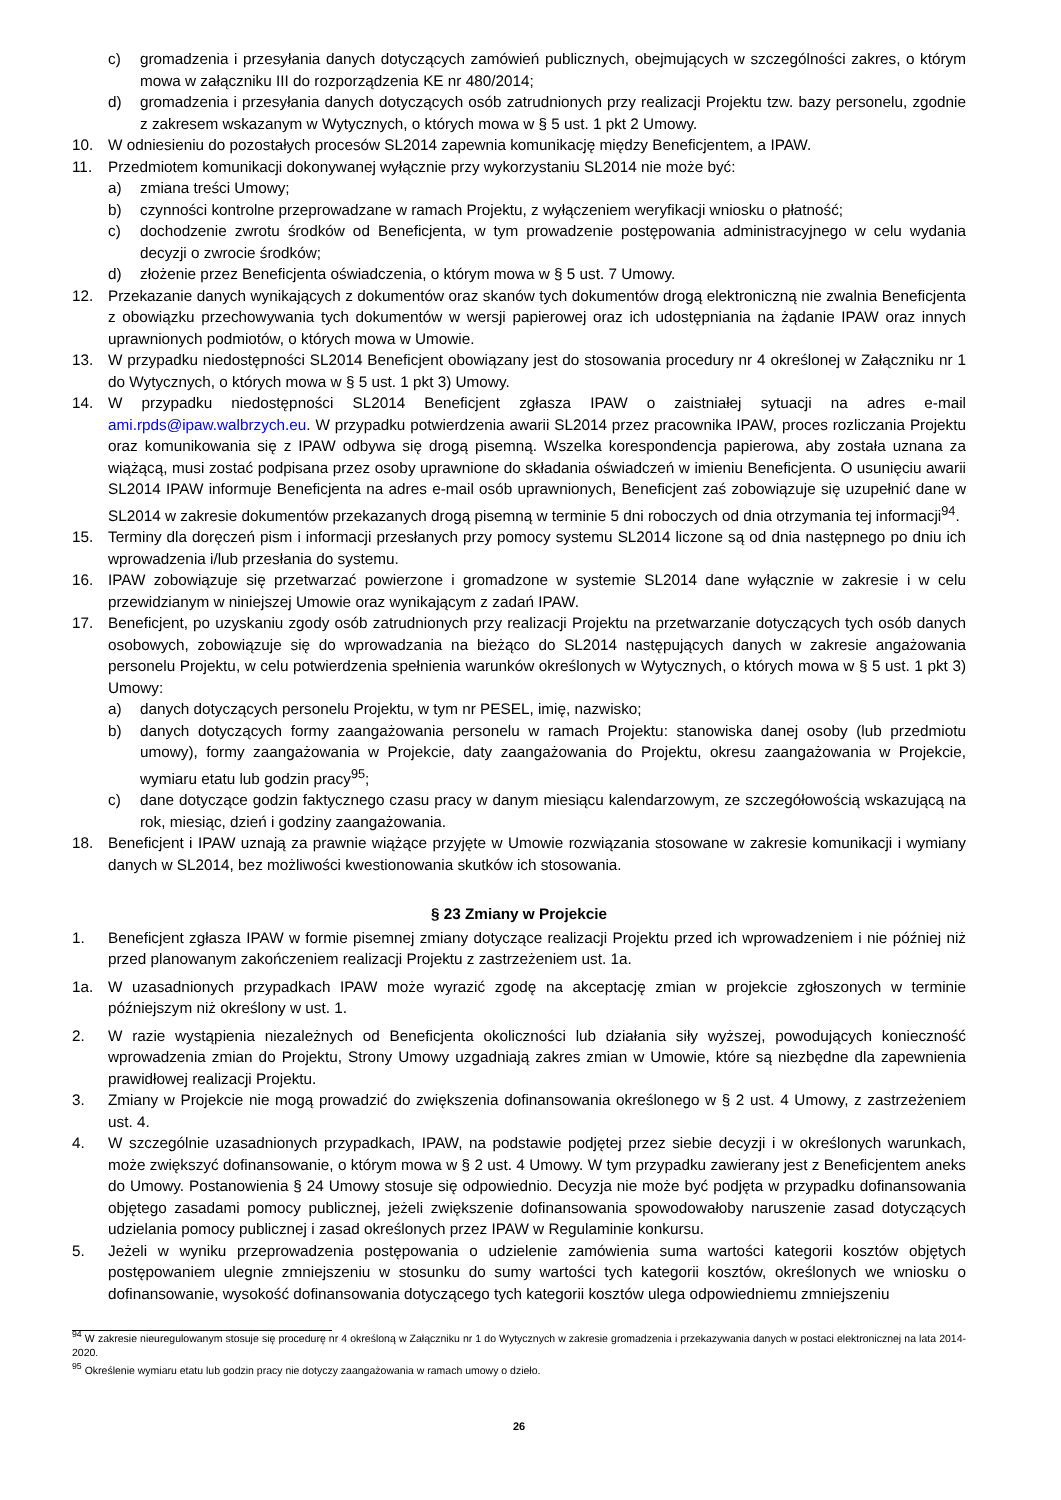c) gromadzenia i przesyłania danych dotyczących zamówień publicznych, obejmujących w szczególności zakres, o którym mowa w załączniku III do rozporządzenia KE nr 480/2014;
d) gromadzenia i przesyłania danych dotyczących osób zatrudnionych przy realizacji Projektu tzw. bazy personelu, zgodnie z zakresem wskazanym w Wytycznych, o których mowa w § 5 ust. 1 pkt 2 Umowy.
10. W odniesieniu do pozostałych procesów SL2014 zapewnia komunikację między Beneficjentem, a IPAW.
11. Przedmiotem komunikacji dokonywanej wyłącznie przy wykorzystaniu SL2014 nie może być:
a) zmiana treści Umowy;
b) czynności kontrolne przeprowadzane w ramach Projektu, z wyłączeniem weryfikacji wniosku o płatność;
c) dochodzenie zwrotu środków od Beneficjenta, w tym prowadzenie postępowania administracyjnego w celu wydania decyzji o zwrocie środków;
d) złożenie przez Beneficjenta oświadczenia, o którym mowa w § 5 ust. 7 Umowy.
12. Przekazanie danych wynikających z dokumentów oraz skanów tych dokumentów drogą elektroniczną nie zwalnia Beneficjenta z obowiązku przechowywania tych dokumentów w wersji papierowej oraz ich udostępniania na żądanie IPAW oraz innych uprawnionych podmiotów, o których mowa w Umowie.
13. W przypadku niedostępności SL2014 Beneficjent obowiązany jest do stosowania procedury nr 4 określonej w Załączniku nr 1 do Wytycznych, o których mowa w § 5 ust. 1 pkt 3) Umowy.
14. W przypadku niedostępności SL2014 Beneficjent zgłasza IPAW o zaistniałej sytuacji na adres e-mail ami.rpds@ipaw.walbrzych.eu. W przypadku potwierdzenia awarii SL2014 przez pracownika IPAW, proces rozliczania Projektu oraz komunikowania się z IPAW odbywa się drogą pisemną. Wszelka korespondencja papierowa, aby została uznana za wiążącą, musi zostać podpisana przez osoby uprawnione do składania oświadczeń w imieniu Beneficjenta. O usunięciu awarii SL2014 IPAW informuje Beneficjenta na adres e-mail osób uprawnionych, Beneficjent zaś zobowiązuje się uzupełnić dane w SL2014 w zakresie dokumentów przekazanych drogą pisemną w terminie 5 dni roboczych od dnia otrzymania tej informacji<sup>94</sup>.
15. Terminy dla doręczeń pism i informacji przesłanych przy pomocy systemu SL2014 liczone są od dnia następnego po dniu ich wprowadzenia i/lub przesłania do systemu.
16. IPAW zobowiązuje się przetwarzać powierzone i gromadzone w systemie SL2014 dane wyłącznie w zakresie i w celu przewidzianym w niniejszej Umowie oraz wynikającym z zadań IPAW.
17. Beneficjent, po uzyskaniu zgody osób zatrudnionych przy realizacji Projektu na przetwarzanie dotyczących tych osób danych osobowych, zobowiązuje się do wprowadzania na bieżąco do SL2014 następujących danych w zakresie angażowania personelu Projektu, w celu potwierdzenia spełnienia warunków określonych w Wytycznych, o których mowa w § 5 ust. 1 pkt 3) Umowy:
a) danych dotyczących personelu Projektu, w tym nr PESEL, imię, nazwisko;
b) danych dotyczących formy zaangażowania personelu w ramach Projektu: stanowiska danej osoby (lub przedmiotu umowy), formy zaangażowania w Projekcie, daty zaangażowania do Projektu, okresu zaangażowania w Projekcie, wymiaru etatu lub godzin pracy<sup>95</sup>;
c) dane dotyczące godzin faktycznego czasu pracy w danym miesiącu kalendarzowym, ze szczegółowością wskazującą na rok, miesiąc, dzień i godziny zaangażowania.
18. Beneficjent i IPAW uznają za prawnie wiążące przyjęte w Umowie rozwiązania stosowane w zakresie komunikacji i wymiany danych w SL2014, bez możliwości kwestionowania skutków ich stosowania.
§ 23 Zmiany w Projekcie
1. Beneficjent zgłasza IPAW w formie pisemnej zmiany dotyczące realizacji Projektu przed ich wprowadzeniem i nie później niż przed planowanym zakończeniem realizacji Projektu z zastrzeżeniem ust. 1a.
1a. W uzasadnionych przypadkach IPAW może wyrazić zgodę na akceptację zmian w projekcie zgłoszonych w terminie późniejszym niż określony w ust. 1.
2. W razie wystąpienia niezależnych od Beneficjenta okoliczności lub działania siły wyższej, powodujących konieczność wprowadzenia zmian do Projektu, Strony Umowy uzgadniają zakres zmian w Umowie, które są niezbędne dla zapewnienia prawidłowej realizacji Projektu.
3. Zmiany w Projekcie nie mogą prowadzić do zwiększenia dofinansowania określonego w § 2 ust. 4 Umowy, z zastrzeżeniem ust. 4.
4. W szczególnie uzasadnionych przypadkach, IPAW, na podstawie podjętej przez siebie decyzji i w określonych warunkach, może zwiększyć dofinansowanie, o którym mowa w § 2 ust. 4 Umowy. W tym przypadku zawierany jest z Beneficjentem aneks do Umowy. Postanowienia § 24 Umowy stosuje się odpowiednio. Decyzja nie może być podjęta w przypadku dofinansowania objętego zasadami pomocy publicznej, jeżeli zwiększenie dofinansowania spowodowałoby naruszenie zasad dotyczących udzielania pomocy publicznej i zasad określonych przez IPAW w Regulaminie konkursu.
5. Jeżeli w wyniku przeprowadzenia postępowania o udzielenie zamówienia suma wartości kategorii kosztów objętych postępowaniem ulegnie zmniejszeniu w stosunku do sumy wartości tych kategorii kosztów, określonych we wniosku o dofinansowanie, wysokość dofinansowania dotyczącego tych kategorii kosztów ulega odpowiedniemu zmniejszeniu
<sup>94</sup> W zakresie nieuregulowanym stosuje się procedurę nr 4 określoną w Załączniku nr 1 do Wytycznych w zakresie gromadzenia i przekazywania danych w postaci elektronicznej na lata 2014-2020.
<sup>95</sup> Określenie wymiaru etatu lub godzin pracy nie dotyczy zaangażowania w ramach umowy o dzieło.
26